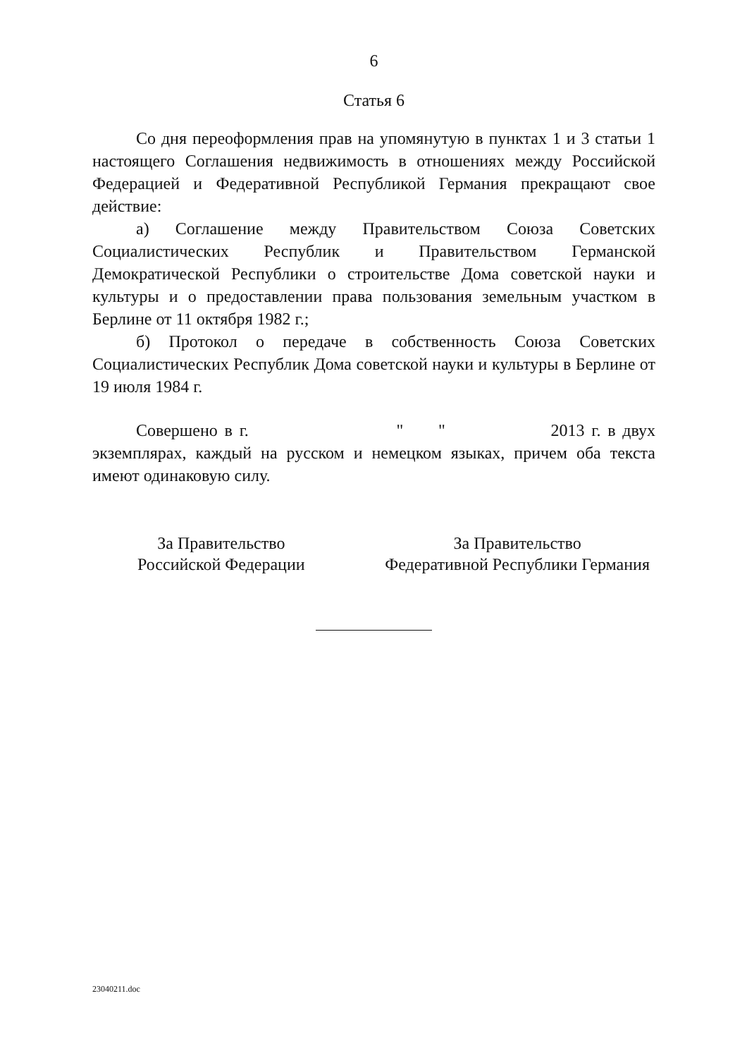6
Статья 6
Со дня переоформления прав на упомянутую в пунктах 1 и 3 статьи 1 настоящего Соглашения недвижимость в отношениях между Российской Федерацией и Федеративной Республикой Германия прекращают свое действие:
а) Соглашение между Правительством Союза Советских Социалистических Республик и Правительством Германской Демократической Республики о строительстве Дома советской науки и культуры и о предоставлении права пользования земельным участком в Берлине от 11 октября 1982 г.;
б) Протокол о передаче в собственность Союза Советских Социалистических Республик Дома советской науки и культуры в Берлине от 19 июля 1984 г.
Совершено в г. " " 2013 г. в двух экземплярах, каждый на русском и немецком языках, причем оба текста имеют одинаковую силу.
За Правительство
Российской Федерации
За Правительство
Федеративной Республики Германия
23040211.doc